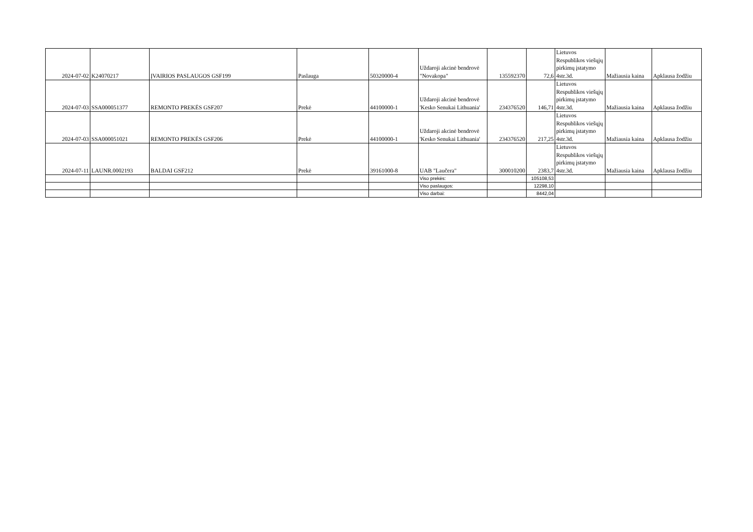| 2024-07-02 | K24070217 | ĮVAIRIOS PASLAUGOS GSF199 | Paslauga | 50320000-4 | Uždaroji akcinė bendrovė "Novakopa" | 135592370 | 72,6 | Lietuvos Respublikos viešųjų pirkimų įstatymo 4str.3d. | Mažiausia kaina | Apklausa žodžiu |
| 2024-07-03 | SSA000051377 | REMONTO PREKĖS GSF207 | Prekė | 44100000-1 | Uždaroji akcinė bendrovė 'Kesko Senukai Lithuania' | 234376520 | 146,71 | Lietuvos Respublikos viešųjų pirkimų įstatymo 4str.3d. | Mažiausia kaina | Apklausa žodžiu |
| 2024-07-03 | SSA000051021 | REMONTO PREKĖS GSF206 | Prekė | 44100000-1 | Uždaroji akcinė bendrovė 'Kesko Senukai Lithuania' | 234376520 | 217,25 | Lietuvos Respublikos viešųjų pirkimų įstatymo 4str.3d. | Mažiausia kaina | Apklausa žodžiu |
| 2024-07-11 | LAUNR.0002193 | BALDAI GSF212 | Prekė | 39161000-8 | UAB "Laučera" | 300010200 | 2383,7 | Lietuvos Respublikos viešųjų pirkimų įstatymo 4str.3d. | Mažiausia kaina | Apklausa žodžiu |
| | | | | | Viso prekės: | | 105108,53 | | | |
| | | | | | Viso paslaugos: | | 12298,10 | | | |
| | | | | | Viso darbai: | | 8442,04 | | | |